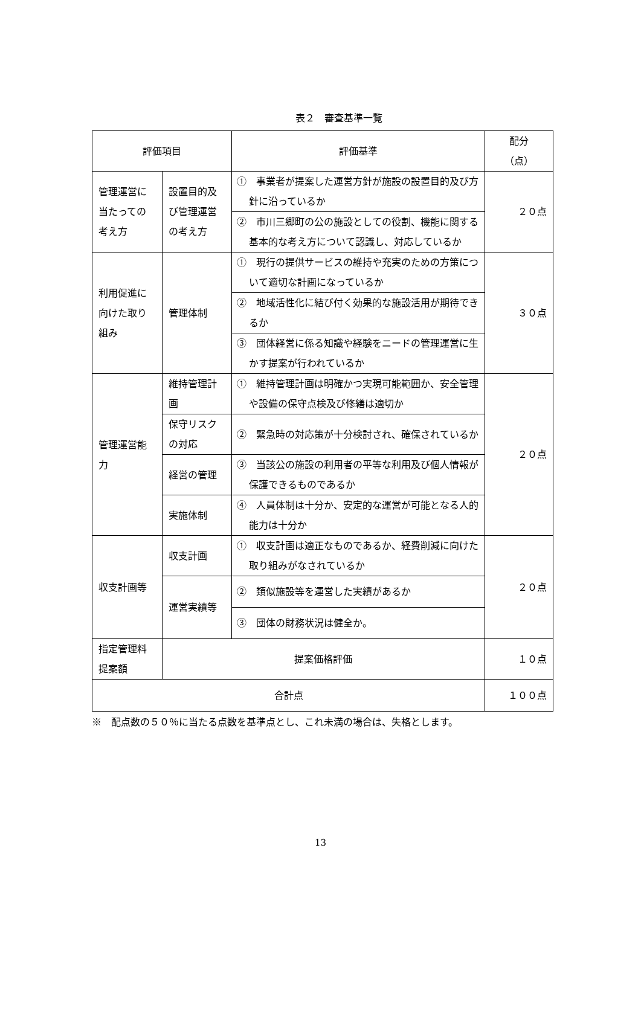表２　審査基準一覧
| 評価項目 | | 評価基準 | 配分 （点） |
| --- | --- | --- | --- |
| 管理運営に当たっての考え方 | 設置目的及び管理運営の考え方 | ① 事業者が提案した運営方針が施設の設置目的及び方針に沿っているか | ２０点 |
| | | ② 市川三郷町の公の施設としての役割、機能に関する基本的な考え方について認識し、対応しているか | |
| 利用促進に向けた取り組み | 管理体制 | ① 現行の提供サービスの維持や充実のための方策について適切な計画になっているか | ３０点 |
| | | ② 地域活性化に結び付く効果的な施設活用が期待できるか | |
| | | ③ 団体経営に係る知識や経験をニードの管理運営に生かす提案が行われているか | |
| 管理運営能力 | 維持管理計画 | ① 維持管理計画は明確かつ実現可能範囲か、安全管理や設備の保守点検及び修繕は適切か | ２０点 |
| | 保守リスクの対応 | ② 緊急時の対応策が十分検討され、確保されているか | |
| | 経営の管理 | ③ 当該公の施設の利用者の平等な利用及び個人情報が保護できるものであるか | |
| | 実施体制 | ④ 人員体制は十分か、安定的な運営が可能となる人的能力は十分か | |
| 収支計画等 | 収支計画 | ① 収支計画は適正なものであるか、経費削減に向けた取り組みがなされているか | ２０点 |
| | 運営実績等 | ② 類似施設等を運営した実績があるか | |
| | | ③ 団体の財務状況は健全か。 | |
| 指定管理料提案額 | 提案価格評価 | | １０点 |
| 合計点 | | | １００点 |
※　配点数の５０％に当たる点数を基準点とし、これ未満の場合は、失格とします。
13